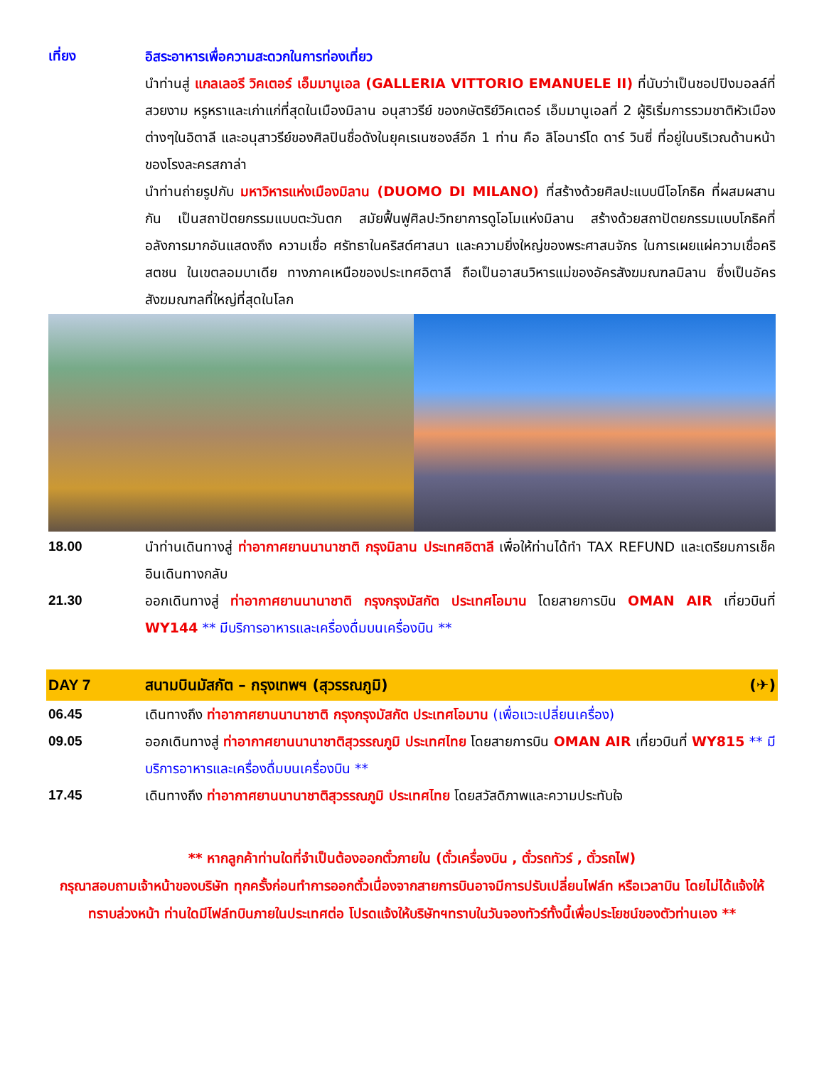เที่ยง อิสระอาหารเพื่อความสะดวกในการท่องเที่ยว
นำท่านสู่ แกลเลอรี วิคเตอร์ เอ็มมานูเอล (GALLERIA VITTORIO EMANUELE II) ที่นับว่าเป็นชอปปิงมอลล์ที่สวยงาม หรูหราและเก่าแก่ที่สุดในเมืองมิลาน อนุสาวรีย์ ของกษัตริย์วิคเตอร์ เอ็มมานูเอลที่ 2 ผู้ริเริ่มการรวมชาติหัวเมืองต่างๆในอิตาลี และอนุสาวรีย์ของศิลปินชื่อดังในยุคเรเนซองส์อีก 1 ท่าน คือ ลิโอนาร์โด ดาร์ วินซี่ ที่อยู่ในบริเวณด้านหน้าของโรงละครสกาล่า
นำท่านถ่ายรูปกับ มหาวิหารแห่งเมืองมิลาน (DUOMO DI MILANO) ที่สร้างด้วยศิลปะแบบนีโอโกธิค ที่ผสมผสานกัน เป็นสถาปัตยกรรมแบบตะวันตก สมัยฟื้นฟูศิลปะวิทยาการดูโอโมแห่งมิลาน สร้างด้วยสถาปัตยกรรมแบบโกธิคที่อลังการมากอันแสดงถึง ความเชื่อ ศรัทธาในคริสต์ศาสนา และความยิ่งใหญ่ของพระศาสนจักร ในการเผยแผ่ความเชื่อคริสตชน ในเขตลอมบาเดีย ทางภาคเหนือของประเทศอิตาลี ถือเป็นอาสนวิหารแม่ของอัครสังฆมณฑลมิลาน ซึ่งเป็นอัครสังฆมณฑลที่ใหญ่ที่สุดในโลก
18.00 นำท่านเดินทางสู่ ท่าอากาศยานนานาชาติ กรุงมิลาน ประเทศอิตาลี เพื่อให้ท่านได้ทำ TAX REFUND และเตรียมการเช็คอินเดินทางกลับ
21.30 ออกเดินทางสู่ ท่าอากาศยานนานาชาติ กรุงกรุงมัสกัต ประเทศโอมาน โดยสายการบิน OMAN AIR เที่ยวบินที่ WY144 ** มีบริการอาหารและเครื่องดื่มบนเครื่องบิน **
DAY 7 สนามบินมัสกัต – กรุงเทพฯ (สุวรรณภูมิ)
(✈)
06.45 เดินทางถึง ท่าอากาศยานนานาชาติ กรุงกรุงมัสกัต ประเทศโอมาน (เพื่อแวะเปลี่ยนเครื่อง)
09.05 ออกเดินทางสู่ ท่าอากาศยานนานาชาติสุวรรณภูมิ ประเทศไทย โดยสายการบิน OMAN AIR เที่ยวบินที่ WY815 ** มีบริการอาหารและเครื่องดื่มบนเครื่องบิน **
17.45 เดินทางถึง ท่าอากาศยานนานาชาติสุวรรณภูมิ ประเทศไทย โดยสวัสดิภาพและความประทับใจ
** หากลูกค้าท่านใดที่จำเป็นต้องออกตั๋วภายใน (ตั๋วเครื่องบิน , ตั๋วรถทัวร์ , ตั๋วรถไฟ)
กรุณาสอบถามเจ้าหน้าของบริษัท ทุกครั้งก่อนทำการออกตั๋วเนื่องจากสายการบินอาจมีการปรับเปลี่ยนไฟล์ท หรือเวลาบิน โดยไม่ได้แจ้งให้ทราบล่วงหน้า ท่านใดมีไฟล์ทบินภายในประเทศต่อ โปรดแจ้งให้บริษัทฯทราบในวันจองทัวร์ทั้งนี้เพื่อประโยชน์ของตัวท่านเอง **